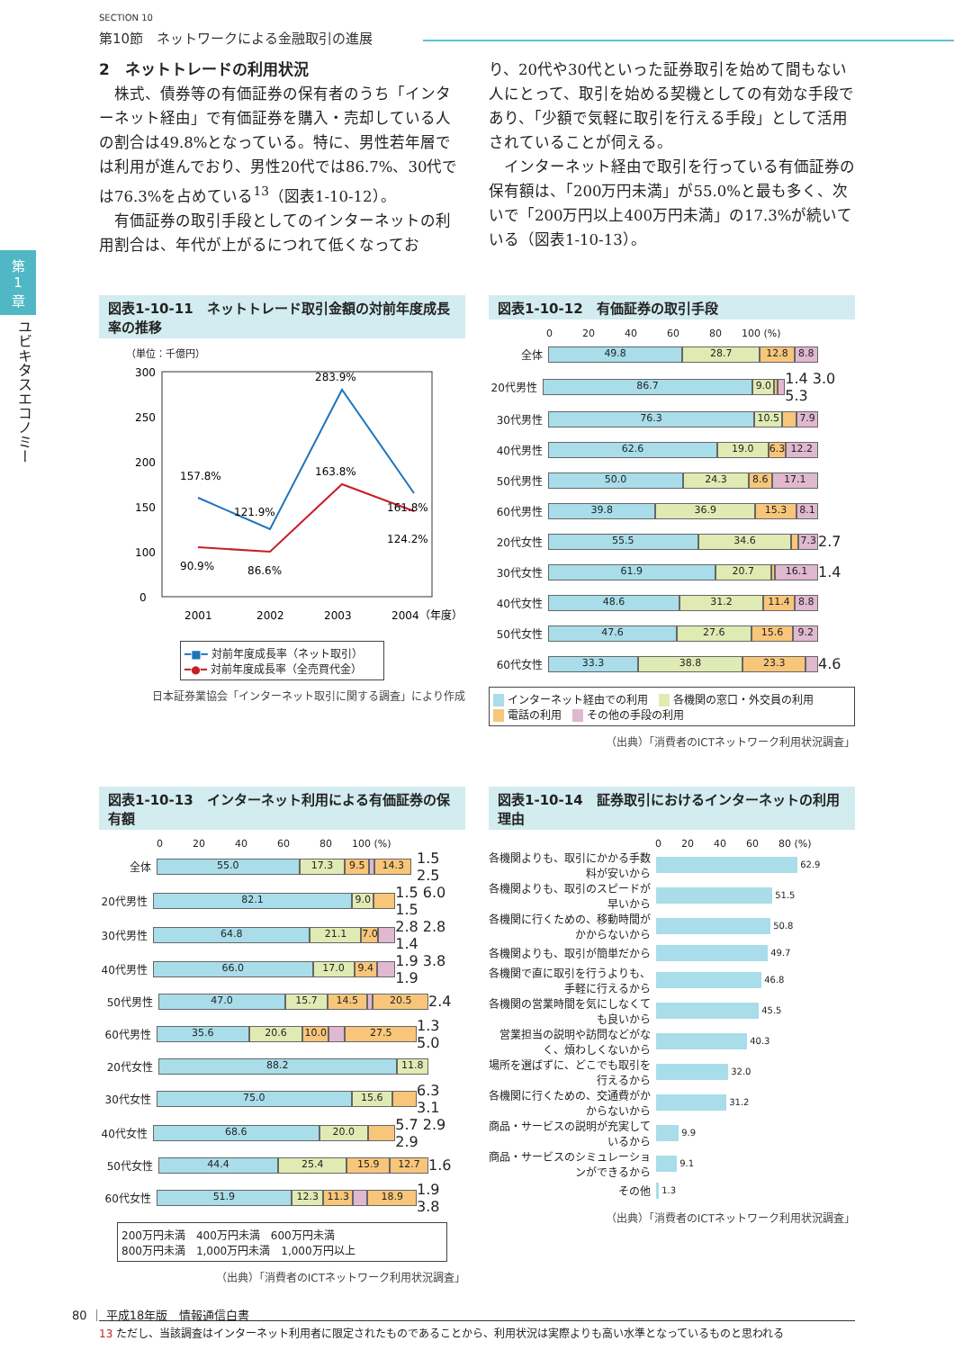SECTION 10
第10節　ネットワークによる金融取引の進展
第
1
章
ユビキタスエコノミー
2　ネットトレードの利用状況
　株式、債券等の有価証券の保有者のうち「インターネット経由」で有価証券を購入・売却している人の割合は49.8%となっている。特に、男性若年層では利用が進んでおり、男性20代では86.7%、30代では76.3%を占めている<sup>13</sup>（図表1-10-12）。
　有価証券の取引手段としてのインターネットの利用割合は、年代が上がるにつれて低くなってお
り、20代や30代といった証券取引を始めて間もない人にとって、取引を始める契機としての有効な手段であり、「少額で気軽に取引を行える手段」として活用されていることが伺える。
　インターネット経由で取引を行っている有価証券の保有額は、「200万円未満」が55.0%と最も多く、次いで「200万円以上400万円未満」の17.3%が続いている（図表1-10-13）。
図表1-10-11　ネットトレード取引金額の対前年度成長率の推移
（単位：千億円）
300
250
200
150
100
0
157.8%
121.9%
283.9%
161.8%
90.9%
86.6%
163.8%
124.2%
2001
2002
2003
2004（年度）
━■━ 対前年度成長率（ネット取引）
━●━ 対前年度成長率（全売買代金）
日本証券業協会「インターネット取引に関する調査」により作成
図表1-10-12　有価証券の取引手段
0　　　20　　　40　　　60　　　80　　100 (%)
全体
49.8 28.7 12.8 8.8
20代男性
86.7 9.0
1.4 3.0 5.3
30代男性
76.3 10.5 7.9
40代男性
62.6 19.0 6.3 12.2
50代男性
50.0 24.3 8.6 17.1
60代男性
39.8 36.9 15.3 8.1
20代女性
55.5 34.6 7.3
2.7
30代女性
61.9 20.7 16.1
1.4
40代女性
48.6 31.2 11.4 8.8
50代女性
47.6 27.6 15.6 9.2
60代女性
33.3 38.8 23.3
4.6
　 インターネット経由での利用　　 各機関の窓口・外交員の利用
　 電話の利用　　 その他の手段の利用
（出典）「消費者のICTネットワーク利用状況調査」
図表1-10-13　インターネット利用による有価証券の保有額
0　　　20　　　40　　　60　　　80　　100 (%)
全体
55.0 17.3 9.5 14.3
1.5 2.5
20代男性
82.1 9.0
1.5 6.0 1.5
30代男性
64.8 21.1 7.0
2.8 2.8 1.4
40代男性
66.0 17.0 9.4
1.9 3.8 1.9
50代男性
47.0 15.7 14.5 20.5
2.4
60代男性
35.6 20.6 10.0 27.5
1.3 5.0
20代女性
88.2 11.8
30代女性
75.0 15.6
6.3 3.1
40代女性
68.6 20.0
5.7 2.9 2.9
50代女性
44.4 25.4 15.9 12.7
1.6
60代女性
51.9 12.3 11.3 18.9
1.9 3.8
200万円未満　400万円未満　600万円未満
800万円未満　1,000万円未満　1,000万円以上
（出典）「消費者のICTネットワーク利用状況調査」
図表1-10-14　証券取引におけるインターネットの利用理由
0　　20　　40　　60　　80 (%)
各機関よりも、取引にかかる手数料が安いから
62.9
各機関よりも、取引のスピードが早いから
51.5
各機関に行くための、移動時間がかからないから
50.8
各機関よりも、取引が簡単だから
49.7
各機関で直に取引を行うよりも、手軽に行えるから
46.8
各機関の営業時間を気にしなくても良いから
45.5
営業担当の説明や訪問などがなく、煩わしくないから
40.3
場所を選ばずに、どこでも取引を行えるから
32.0
各機関に行くための、交通費がかからないから
31.2
商品・サービスの説明が充実しているから
9.9
商品・サービスのシミュレーションができるから
9.1
その他
1.3
（出典）「消費者のICTネットワーク利用状況調査」
13 ただし、当該調査はインターネット利用者に限定されたものであることから、利用状況は実際よりも高い水準となっているものと思われる
80 ｜ 平成18年版　情報通信白書